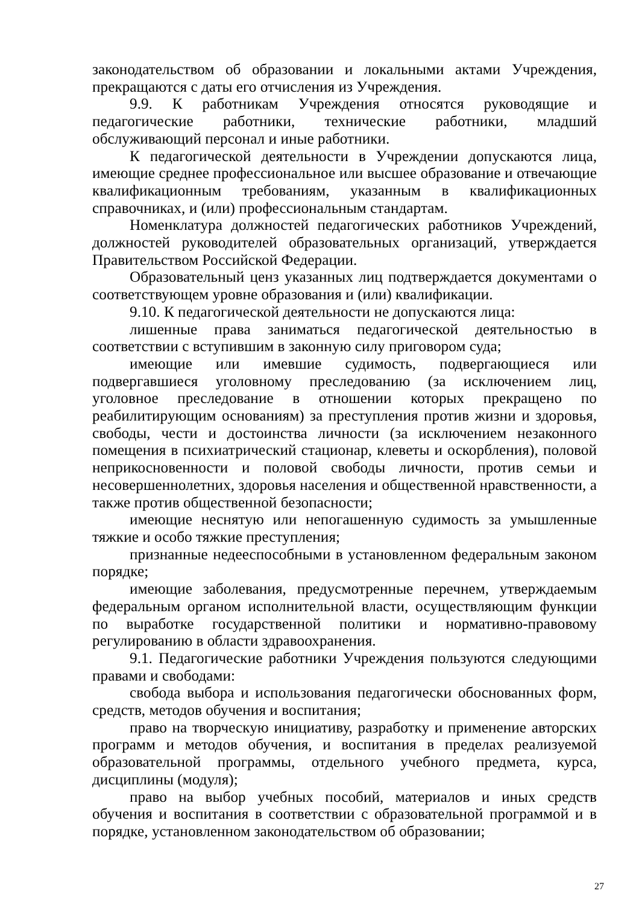законодательством об образовании и локальными актами Учреждения, прекращаются с даты его отчисления из Учреждения.
9.9. К работникам Учреждения относятся руководящие и педагогические работники, технические работники, младший обслуживающий персонал и иные работники.
К педагогической деятельности в Учреждении допускаются лица, имеющие среднее профессиональное или высшее образование и отвечающие квалификационным требованиям, указанным в квалификационных справочниках, и (или) профессиональным стандартам.
Номенклатура должностей педагогических работников Учреждений, должностей руководителей образовательных организаций, утверждается Правительством Российской Федерации.
Образовательный ценз указанных лиц подтверждается документами о соответствующем уровне образования и (или) квалификации.
9.10. К педагогической деятельности не допускаются лица:
лишенные права заниматься педагогической деятельностью в соответствии с вступившим в законную силу приговором суда;
имеющие или имевшие судимость, подвергающиеся или подвергавшиеся уголовному преследованию (за исключением лиц, уголовное преследование в отношении которых прекращено по реабилитирующим основаниям) за преступления против жизни и здоровья, свободы, чести и достоинства личности (за исключением незаконного помещения в психиатрический стационар, клеветы и оскорбления), половой неприкосновенности и половой свободы личности, против семьи и несовершеннолетних, здоровья населения и общественной нравственности, а также против общественной безопасности;
имеющие неснятую или непогашенную судимость за умышленные тяжкие и особо тяжкие преступления;
признанные недееспособными в установленном федеральным законом порядке;
имеющие заболевания, предусмотренные перечнем, утверждаемым федеральным органом исполнительной власти, осуществляющим функции по выработке государственной политики и нормативно-правовому регулированию в области здравоохранения.
9.1. Педагогические работники Учреждения пользуются следующими правами и свободами:
свобода выбора и использования педагогически обоснованных форм, средств, методов обучения и воспитания;
право на творческую инициативу, разработку и применение авторских программ и методов обучения, и воспитания в пределах реализуемой образовательной программы, отдельного учебного предмета, курса, дисциплины (модуля);
право на выбор учебных пособий, материалов и иных средств обучения и воспитания в соответствии с образовательной программой и в порядке, установленном законодательством об образовании;
27